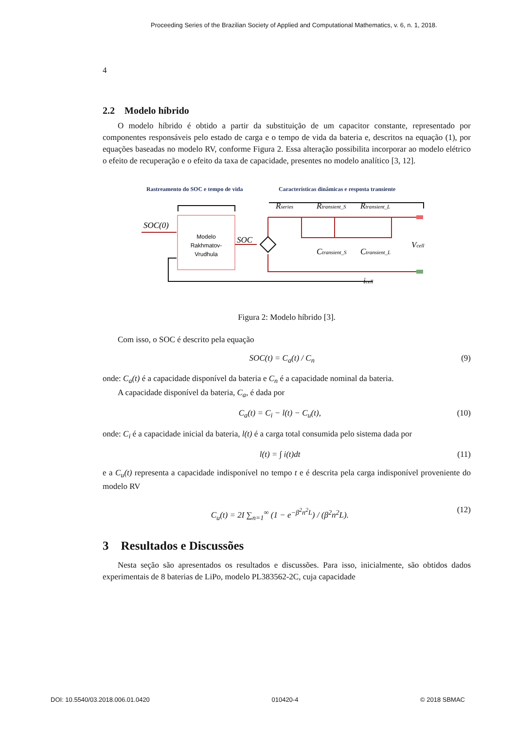Proceeding Series of the Brazilian Society of Applied and Computational Mathematics, v. 6, n. 1, 2018.
4
2.2 Modelo híbrido
O modelo híbrido é obtido a partir da substituição de um capacitor constante, representado por componentes responsáveis pelo estado de carga e o tempo de vida da bateria e, descritos na equação (1), por equações baseadas no modelo RV, conforme Figura 2. Essa alteração possibilita incorporar ao modelo elétrico o efeito de recuperação e o efeito da taxa de capacidade, presentes no modelo analítico [3, 12].
Rastreamento do SOC e tempo de vida
Características dinâmicas e resposta transiente
Modelo
Rakhmatov-
Vrudhula
SOC(0)
SOC
Rseries
Rtransient_S
Rtransient_L
Ctransient_S
Ctransient_L
Vcell
icell
Figura 2: Modelo híbrido [3].
Com isso, o SOC é descrito pela equação
SOC(t) = C<sub>a</sub>(t) / C<sub>n</sub> (9)
onde: C<sub>a</sub>(t) é a capacidade disponível da bateria e C<sub>n</sub> é a capacidade nominal da bateria.
A capacidade disponível da bateria, C<sub>a</sub>, é dada por
C<sub>a</sub>(t) = C<sub>i</sub> − l(t) − C<sub>u</sub>(t), (10)
onde: C<sub>i</sub> é a capacidade inicial da bateria, l(t) é a carga total consumida pelo sistema dada por
l(t) = ∫ i(t)dt (11)
e a C<sub>u</sub>(t) representa a capacidade indisponível no tempo t e é descrita pela carga indisponível proveniente do modelo RV
C<sub>u</sub>(t) = 2I ∑<sub>n=1</sub><sup>∞</sup> (1 − e<sup>−β<sup>2</sup>n<sup>2</sup>L</sup>) / (β<sup>2</sup>n<sup>2</sup>L). (12)
3 Resultados e Discussões
Nesta seção são apresentados os resultados e discussões. Para isso, inicialmente, são obtidos dados experimentais de 8 baterias de LiPo, modelo PL383562-2C, cuja capacidade
DOI: 10.5540/03.2018.006.01.0420 010420-4 © 2018 SBMAC